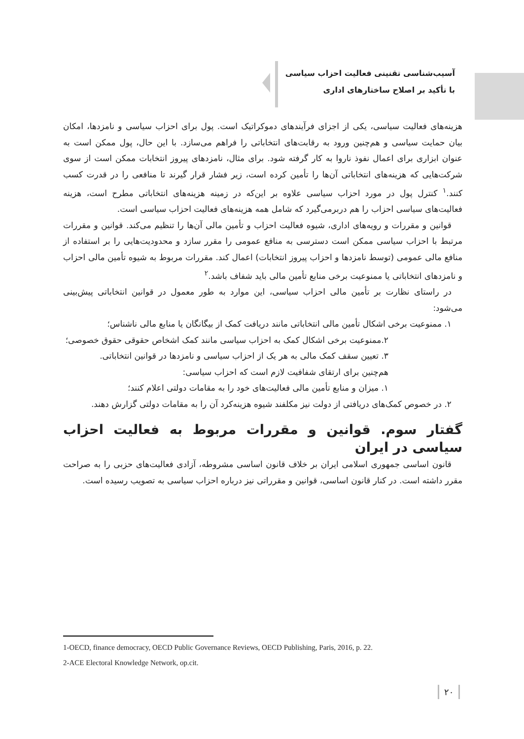آسیب‌شناسی تقنینی فعالیت احزاب سیاسی
با تأکید بر اصلاح ساختارهای اداری
هزینه‌های فعالیت سیاسی، یکی از اجزای فرآیندهای دموکراتیک است. پول برای احزاب سیاسی و نامزدها، امکان بیان حمایت سیاسی و هم‌چنین ورود به رقابت‌های انتخاباتی را فراهم می‌سازد. با این حال، پول ممکن است به عنوان ابزاری برای اعمال نفوذ ناروا به کار گرفته شود. برای مثال، نامزدهای پیروز انتخابات ممکن است از سوی شرکت‌هایی که هزینه‌های انتخاباتی آن‌ها را تأمین کرده است، زیر فشار قرار گیرند تا منافعی را در قدرت کسب کنند.<sup>۱</sup> کنترل پول در مورد احزاب سیاسی علاوه بر این‌که در زمینه هزینه‌های انتخاباتی مطرح است، هزینه فعالیت‌های سیاسی احزاب را هم دربرمی‌گیرد که شامل همه هزینه‌های فعالیت احزاب سیاسی است.
قوانین و مقررات و رویه‌های اداری، شیوه فعالیت احزاب و تأمین مالی آن‌ها را تنظیم می‌کند. قوانین و مقررات مرتبط با احزاب سیاسی ممکن است دسترسی به منافع عمومی را مقرر سازد و محدودیت‌هایی را بر استفاده از منافع مالی عمومی (توسط نامزدها و احزاب پیروز انتخابات) اعمال کند. مقررات مربوط به شیوه تأمین مالی احزاب و نامزدهای انتخاباتی یا ممنوعیت برخی منابع تأمین مالی باید شفاف باشد.<sup>۲</sup>
در راستای نظارت بر تأمین مالی احزاب سیاسی، این موارد به طور معمول در قوانین انتخاباتی پیش‌بینی می‌شود:
۱. ممنوعیت برخی اشکال تأمین مالی انتخاباتی مانند دریافت کمک از بیگانگان یا منابع مالی ناشناس؛
۲.ممنوعیت برخی اشکال کمک به احزاب سیاسی مانند کمک اشخاص حقوقی حقوق خصوصی؛
۳. تعیین سقف کمک مالی به هر یک از احزاب سیاسی و نامزدها در قوانین انتخاباتی.
هم‌چنین برای ارتقای شفافیت لازم است که احزاب سیاسی:
۱. میزان و منابع تأمین مالی فعالیت‌های خود را به مقامات دولتی اعلام کنند؛
۲. در خصوص کمک‌های دریافتی از دولت نیز مکلفند شیوه هزینه‌کرد آن را به مقامات دولتی گزارش دهند.
گفتار سوم. قوانین و مقررات مربوط به فعالیت احزاب سیاسی در ایران
قانون اساسی جمهوری اسلامی ایران بر خلاف قانون اساسی مشروطه، آزادی فعالیت‌های حزبی را به صراحت مقرر داشته است. در کنار قانون اساسی، قوانین و مقرراتی نیز درباره احزاب سیاسی به تصویب رسیده است.
1-OECD, finance democracy, OECD Public Governance Reviews, OECD Publishing, Paris, 2016, p. 22.
2-ACE Electoral Knowledge Network, op.cit.
۲۰